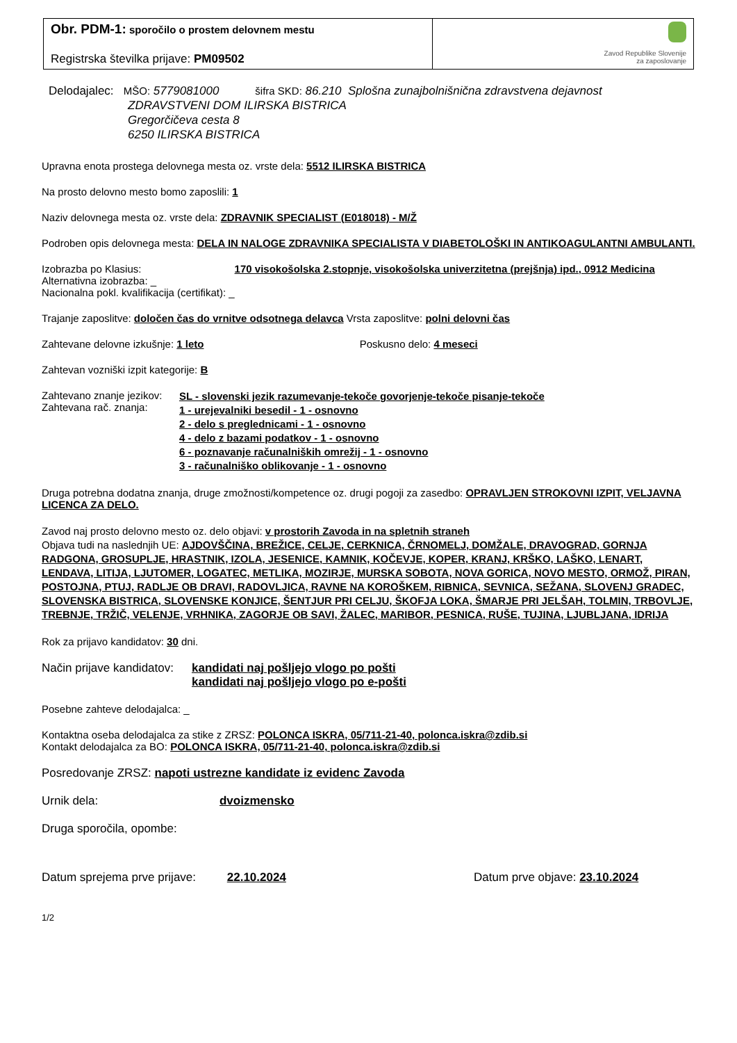Obr. PDM-1: sporočilo o prostem delovnem mestu
Registrska številka prijave: PM09502
Zavod Republike Slovenije
za zaposlovanje
Delodajalec: MŠO: 5779081000 šifra SKD: 86.210 Splošna zunajbolnišnična zdravstvena dejavnost
ZDRAVSTVENI DOM ILIRSKA BISTRICA
Gregorčičeva cesta 8
6250 ILIRSKA BISTRICA
Upravna enota prostega delovnega mesta oz. vrste dela: 5512 ILIRSKA BISTRICA
Na prosto delovno mesto bomo zaposlili: 1
Naziv delovnega mesta oz. vrste dela: ZDRAVNIK SPECIALIST (E018018) - M/Ž
Podroben opis delovnega mesta: DELA IN NALOGE ZDRAVNIKA SPECIALISTA V DIABETOLOŠKI IN ANTIKOAGULANTNI AMBULANTI.
Izobrazba po Klasius: 170 visokošolska 2.stopnje, visokošolska univerzitetna (prejšnja) ipd., 0912 Medicina
Alternativna izobrazba: _
Nacionalna pokl. kvalifikacija (certifikat): _
Trajanje zaposlitve: določen čas do vrnitve odsotnega delavca Vrsta zaposlitve: polni delovni čas
Zahtevane delovne izkušnje: 1 leto Poskusno delo: 4 meseci
Zahtevan vozniški izpit kategorije: B
Zahtevano znanje jezikov:
Zahtevana rač. znanja:
SL - slovenski jezik razumevanje-tekoče govorjenje-tekoče pisanje-tekoče
1 - urejevalniki besedil - 1 - osnovno
2 - delo s preglednicami - 1 - osnovno
4 - delo z bazami podatkov - 1 - osnovno
6 - poznavanje računalniških omrežij - 1 - osnovno
3 - računalniško oblikovanje - 1 - osnovno
Druga potrebna dodatna znanja, druge zmožnosti/kompetence oz. drugi pogoji za zasedbo: OPRAVLJEN STROKOVNI IZPIT, VELJAVNA LICENCA ZA DELO.
Zavod naj prosto delovno mesto oz. delo objavi: v prostorih Zavoda in na spletnih straneh
Objava tudi na naslednjih UE: AJDOVŠČINA, BREŽICE, CELJE, CERKNICA, ČRNOMELJ, DOMŽALE, DRAVOGRAD, GORNJA RADGONA, GROSUPLJE, HRASTNIK, IZOLA, JESENICE, KAMNIK, KOČEVJE, KOPER, KRANJ, KRŠKO, LAŠKO, LENART, LENDAVA, LITIJA, LJUTOMER, LOGATEC, METLIKA, MOZIRJE, MURSKA SOBOTA, NOVA GORICA, NOVO MESTO, ORMOŽ, PIRAN, POSTOJNA, PTUJ, RADLJE OB DRAVI, RADOVLJICA, RAVNE NA KOROŠKEM, RIBNICA, SEVNICA, SEŽANA, SLOVENJ GRADEC, SLOVENSKA BISTRICA, SLOVENSKE KONJICE, ŠENTJUR PRI CELJU, ŠKOFJA LOKA, ŠMARJE PRI JELŠAH, TOLMIN, TRBOVLJE, TREBNJE, TRŽIČ, VELENJE, VRHNIKA, ZAGORJE OB SAVI, ŽALEC, MARIBOR, PESNICA, RUŠE, TUJINA, LJUBLJANA, IDRIJA
Rok za prijavo kandidatov: 30 dni.
Način prijave kandidatov:
kandidati naj pošljejo vlogo po pošti
kandidati naj pošljejo vlogo po e-pošti
Posebne zahteve delodajalca: _
Kontaktna oseba delodajalca za stike z ZRSZ: POLONCA ISKRA, 05/711-21-40, polonca.iskra@zdib.si
Kontakt delodajalca za BO: POLONCA ISKRA, 05/711-21-40, polonca.iskra@zdib.si
Posredovanje ZRSZ: napoti ustrezne kandidate iz evidenc Zavoda
Urnik dela: dvoizmensko
Druga sporočila, opombe:
Datum sprejema prve prijave: 22.10.2024 Datum prve objave: 23.10.2024
1/2